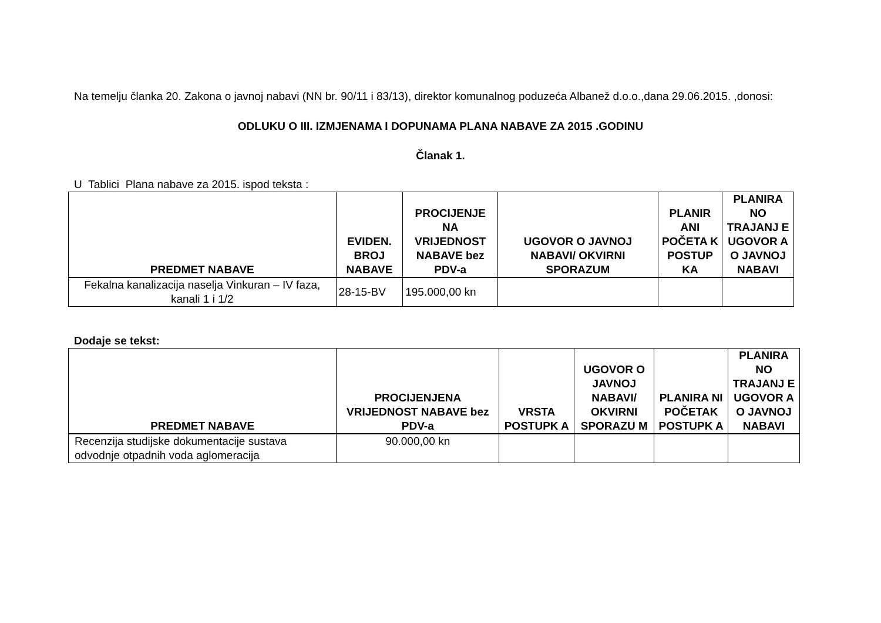Na temelju članka 20. Zakona o javnoj nabavi (NN br. 90/11 i 83/13), direktor komunalnog poduzeća Albanež d.o.o.,dana 29.06.2015. ,donosi:
ODLUKU O III. IZMJENAMA I DOPUNAMA PLANA NABAVE ZA 2015 .GODINU
Članak 1.
U Tablici Plana nabave za 2015. ispod teksta :
| PREDMET NABAVE | EVIDEN. BROJ NABAVE | PROCIJENJE NA VRIJEDNOST NABAVE bez PDV-a | UGOVOR O JAVNOJ NABAVI/ OKVIRNI SPORAZUM | PLANIR ANI POČETA K POSTUP KA | PLANIRA NO TRAJANJ E UGOVOR A O JAVNOJ NABAVI |
| --- | --- | --- | --- | --- | --- |
| Fekalna kanalizacija naselja Vinkuran – IV faza, kanali 1 i 1/2 | 28-15-BV | 195.000,00 kn | | | |
Dodaje se tekst:
| PREDMET NABAVE | PROCIJENJENA VRIJEDNOST NABAVE bez PDV-a | VRSTA POSTUPK A | UGOVOR O JAVNOJ NABAVI/ OKVIRNI SPORAZU M | PLANIRA NI POČETAK POSTUPK A | PLANIRA NO TRAJANJ E UGOVOR A O JAVNOJ NABAVI |
| --- | --- | --- | --- | --- | --- |
| Recenzija studijske dokumentacije sustava odvodnje otpadnih voda aglomeracija | 90.000,00 kn | | | | |